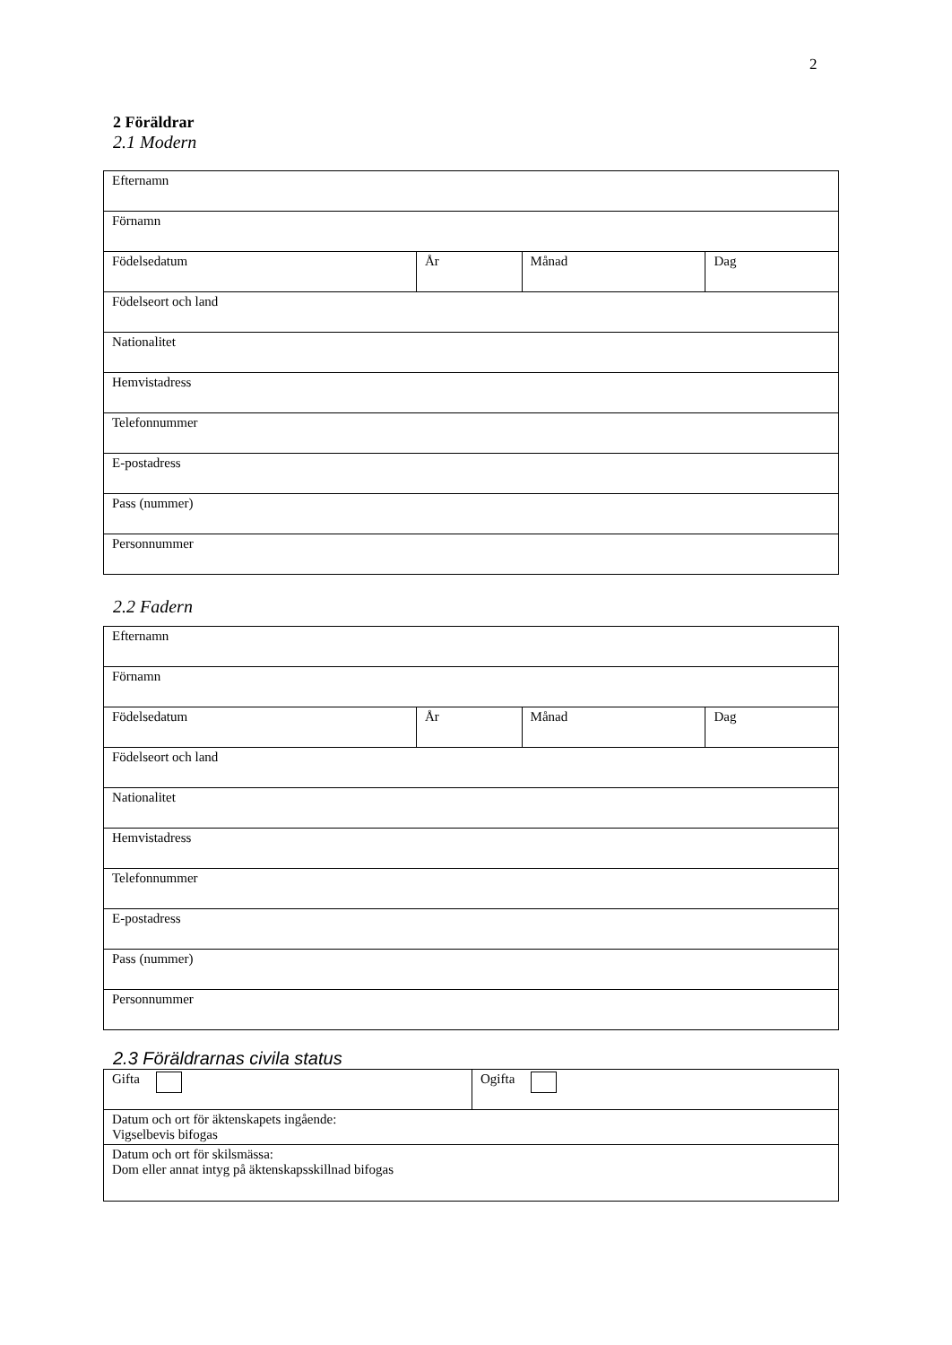2
2 Föräldrar
2.1 Modern
| Efternamn | | | |
| Förnamn | | | |
| Födelsedatum | År | Månad | Dag |
| Födelseort och land | | | |
| Nationalitet | | | |
| Hemvistadress | | | |
| Telefonnummer | | | |
| E-postadress | | | |
| Pass (nummer) | | | |
| Personnummer | | | |
2.2 Fadern
| Efternamn | | | |
| Förnamn | | | |
| Födelsedatum | År | Månad | Dag |
| Födelseort och land | | | |
| Nationalitet | | | |
| Hemvistadress | | | |
| Telefonnummer | | | |
| E-postadress | | | |
| Pass (nummer) | | | |
| Personnummer | | | |
2.3 Föräldrarnas civila status
| Gifta | Ogifta |
| Datum och ort för äktenskapets ingående: Vigselbevis bifogas | |
| Datum och ort för skilsmässa: Dom eller annat intyg på äktenskapsskillnad bifogas | |